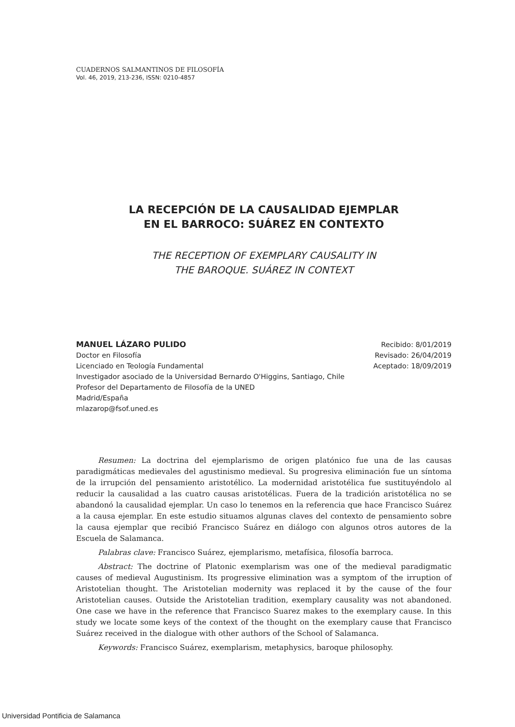CUADERNOS SALMANTINOS DE FILOSOFÍA
Vol. 46, 2019, 213-236, ISSN: 0210-4857
LA RECEPCIÓN DE LA CAUSALIDAD EJEMPLAR
EN EL BARROCO: SUÁREZ EN CONTEXTO
THE RECEPTION OF EXEMPLARY CAUSALITY IN
THE BAROQUE. SUÁREZ IN CONTEXT
MANUEL LÁZARO PULIDO
Doctor en Filosofía
Licenciado en Teología Fundamental
Investigador asociado de la Universidad Bernardo O'Higgins, Santiago, Chile
Profesor del Departamento de Filosofía de la UNED
Madrid/España
mlazarop@fsof.uned.es
Recibido: 8/01/2019
Revisado: 26/04/2019
Aceptado: 18/09/2019
Resumen: La doctrina del ejemplarismo de origen platónico fue una de las causas paradigmáticas medievales del agustinismo medieval. Su progresiva eliminación fue un síntoma de la irrupción del pensamiento aristotélico. La modernidad aristotélica fue sustituyéndolo al reducir la causalidad a las cuatro causas aristotélicas. Fuera de la tradición aristotélica no se abandonó la causalidad ejemplar. Un caso lo tenemos en la referencia que hace Francisco Suárez a la causa ejemplar. En este estudio situamos algunas claves del contexto de pensamiento sobre la causa ejemplar que recibió Francisco Suárez en diálogo con algunos otros autores de la Escuela de Salamanca.
Palabras clave: Francisco Suárez, ejemplarismo, metafísica, filosofía barroca.
Abstract: The doctrine of Platonic exemplarism was one of the medieval paradigmatic causes of medieval Augustinism. Its progressive elimination was a symptom of the irruption of Aristotelian thought. The Aristotelian modernity was replaced it by the cause of the four Aristotelian causes. Outside the Aristotelian tradition, exemplary causality was not abandoned. One case we have in the reference that Francisco Suarez makes to the exemplary cause. In this study we locate some keys of the context of the thought on the exemplary cause that Francisco Suárez received in the dialogue with other authors of the School of Salamanca.
Keywords: Francisco Suárez, exemplarism, metaphysics, baroque philosophy.
Universidad Pontificia de Salamanca